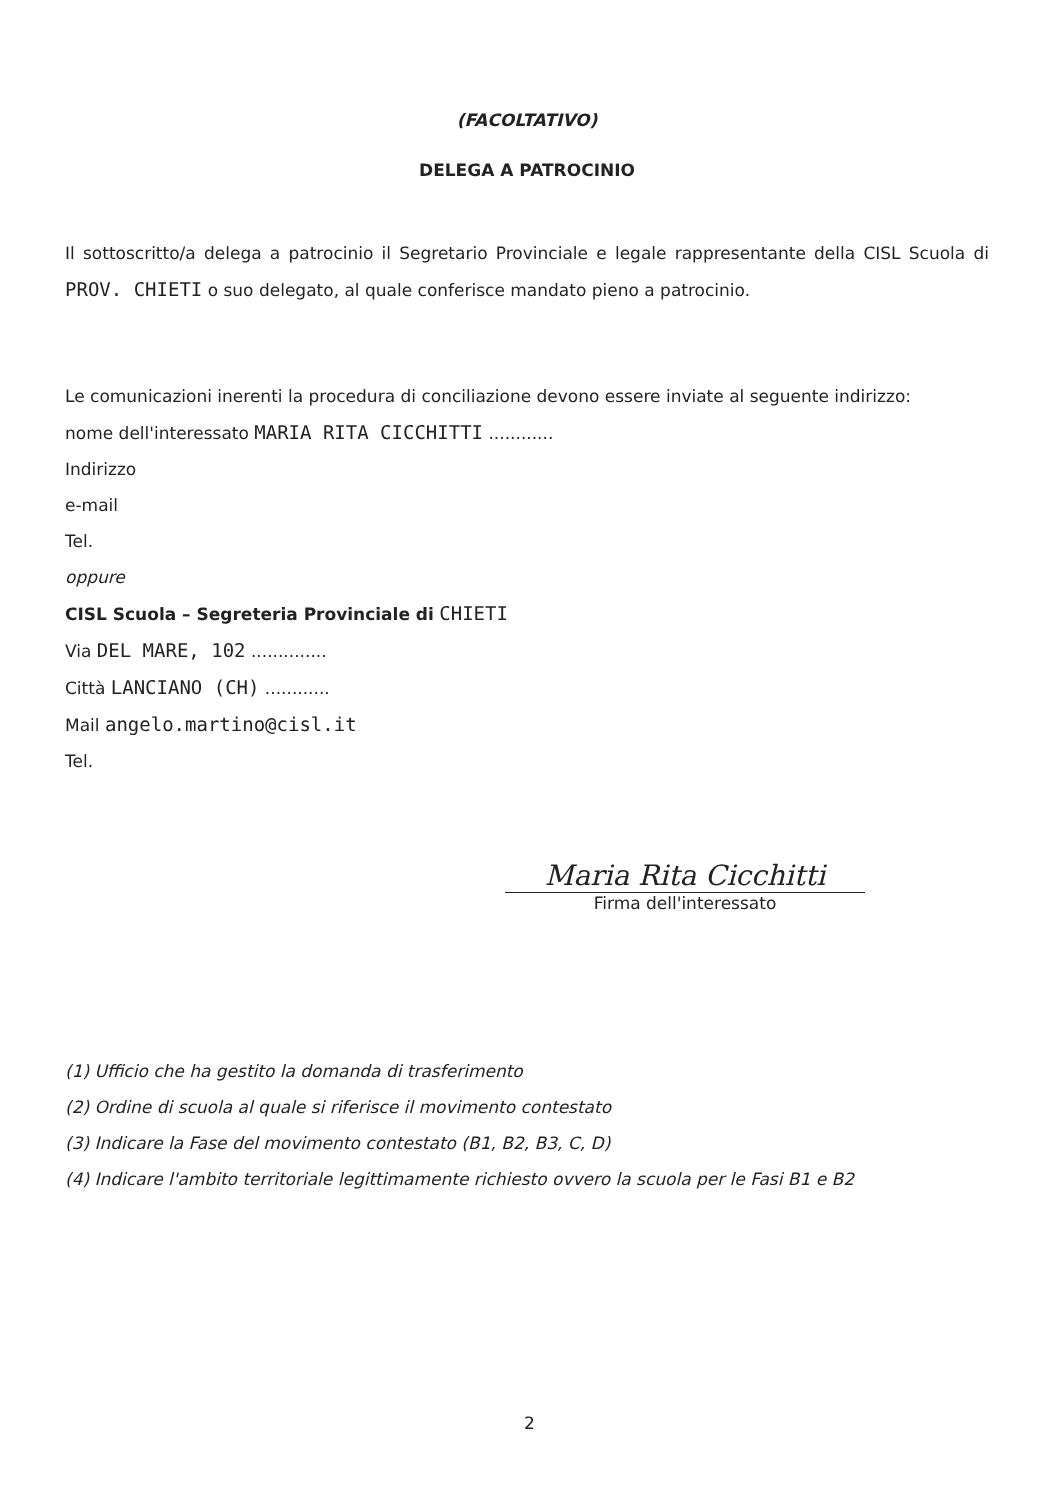(FACOLTATIVO)
DELEGA A PATROCINIO
Il sottoscritto/a delega a patrocinio il Segretario Provinciale e legale rappresentante della CISL Scuola di PROV. CHIETI o suo delegato, al quale conferisce mandato pieno a patrocinio.
Le comunicazioni inerenti la procedura di conciliazione devono essere inviate al seguente indirizzo:
nome dell'interessato MARIA RITA CICCHITTI ............
Indirizzo
e-mail
Tel.
oppure
CISL Scuola – Segreteria Provinciale di CHIETI
Via DEL MARE, 102 ..............
Città LANCIANO (CH) ............
Mail angelo.martino@cisl.it
Tel.
Maria Rita Cicchitti
Firma dell'interessato
(1) Ufficio che ha gestito la domanda di trasferimento
(2) Ordine di scuola al quale si riferisce il movimento contestato
(3) Indicare la Fase del movimento contestato (B1, B2, B3, C, D)
(4) Indicare l'ambito territoriale legittimamente richiesto ovvero la scuola per le Fasi B1 e B2
2